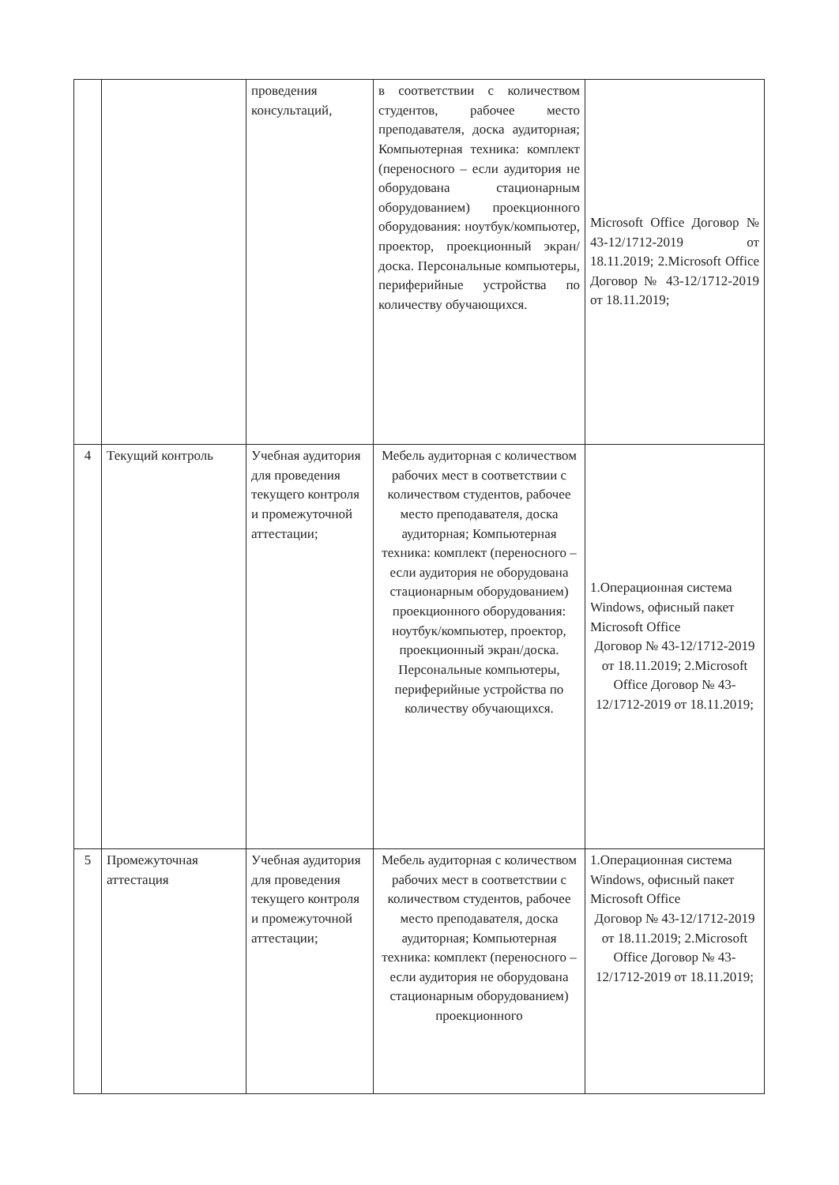| | | проведения консультаций, | в соответствии с количеством студентов, рабочее место преподавателя, доска аудиторная; Компьютерная техника: комплект (переносного – если аудитория не оборудована стационарным оборудованием) проекционного оборудования: ноутбук/компьютер, проектор, проекционный экран/доска. Персональные компьютеры, периферийные устройства по количеству обучающихся. | Microsoft Office Договор № 43-12/1712-2019 от 18.11.2019; 2.Microsoft Office Договор № 43-12/1712-2019 от 18.11.2019; |
| 4 | Текущий контроль | Учебная аудитория для проведения текущего контроля и промежуточной аттестации; | Мебель аудиторная с количеством рабочих мест в соответствии с количеством студентов, рабочее место преподавателя, доска аудиторная; Компьютерная техника: комплект (переносного – если аудитория не оборудована стационарным оборудованием) проекционного оборудования: ноутбук/компьютер, проектор, проекционный экран/доска. Персональные компьютеры, периферийные устройства по количеству обучающихся. | 1.Операционная система Windows, офисный пакет Microsoft Office Договор № 43-12/1712-2019 от 18.11.2019; 2.Microsoft Office Договор № 43-12/1712-2019 от 18.11.2019; |
| 5 | Промежуточная аттестация | Учебная аудитория для проведения текущего контроля и промежуточной аттестации; | Мебель аудиторная с количеством рабочих мест в соответствии с количеством студентов, рабочее место преподавателя, доска аудиторная; Компьютерная техника: комплект (переносного – если аудитория не оборудована стационарным оборудованием) проекционного | 1.Операционная система Windows, офисный пакет Microsoft Office Договор № 43-12/1712-2019 от 18.11.2019; 2.Microsoft Office Договор № 43-12/1712-2019 от 18.11.2019; |